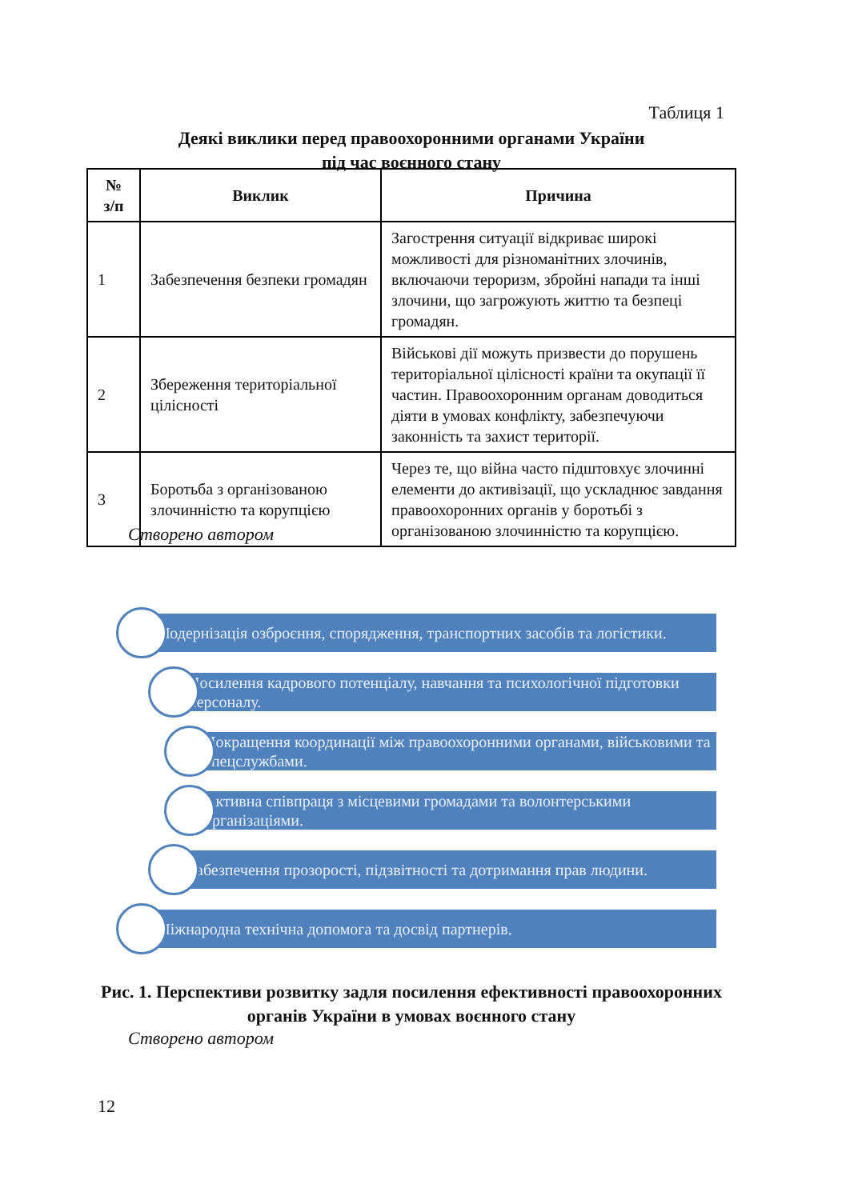Таблиця 1
Деякі виклики перед правоохоронними органами України
під час воєнного стану
| № з/п | Виклик | Причина |
| --- | --- | --- |
| 1 | Забезпечення безпеки громадян | Загострення ситуації відкриває широкі можливості для різноманітних злочинів, включаючи тероризм, збройні напади та інші злочини, що загрожують життю та безпеці громадян. |
| 2 | Збереження територіальної цілісності | Військові дії можуть призвести до порушень територіальної цілісності країни та окупації її частин. Правоохоронним органам доводиться діяти в умовах конфлікту, забезпечуючи законність та захист території. |
| 3 | Боротьба з організованою злочинністю та корупцією | Через те, що війна часто підштовхує злочинні елементи до активізації, що ускладнює завдання правоохоронних органів у боротьбі з організованою злочинністю та корупцією. |
Створено автором
Модернізація озброєння, спорядження, транспортних засобів та логістики.
Посилення кадрового потенціалу, навчання та психологічної підготовки персоналу.
Покращення координації між правоохоронними органами, військовими та спецслужбами.
Активна співпраця з місцевими громадами та волонтерськими організаціями.
Забезпечення прозорості, підзвітності та дотримання прав людини.
Міжнародна технічна допомога та досвід партнерів.
Рис. 1. Перспективи розвитку задля посилення ефективності правоохоронних органів України в умовах воєнного стану
Створено автором
12